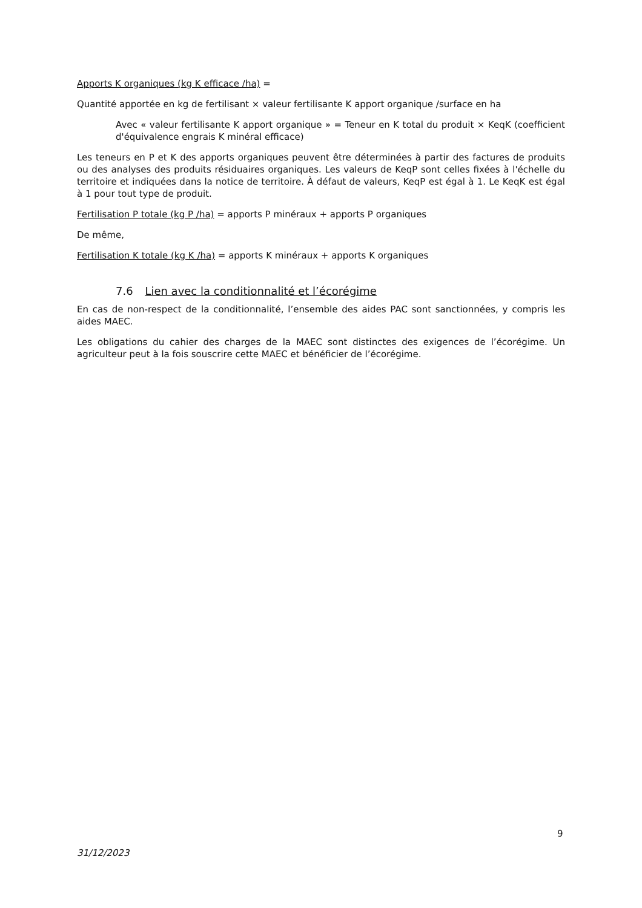Apports K organiques (kg K efficace /ha) =
Quantité apportée en kg de fertilisant × valeur fertilisante K apport organique /surface en ha
Avec « valeur fertilisante K apport organique » = Teneur en K total du produit × KeqK (coefficient d'équivalence engrais K minéral efficace)
Les teneurs en P et K des apports organiques peuvent être déterminées à partir des factures de produits ou des analyses des produits résiduaires organiques. Les valeurs de KeqP sont celles fixées à l'échelle du territoire et indiquées dans la notice de territoire. À défaut de valeurs, KeqP est égal à 1. Le KeqK est égal à 1 pour tout type de produit.
Fertilisation P totale (kg P /ha) = apports P minéraux + apports P organiques
De même,
Fertilisation K totale (kg K /ha) = apports K minéraux + apports K organiques
7.6 Lien avec la conditionnalité et l’écorégime
En cas de non-respect de la conditionnalité, l’ensemble des aides PAC sont sanctionnées, y compris les aides MAEC.
Les obligations du cahier des charges de la MAEC sont distinctes des exigences de l’écorégime. Un agriculteur peut à la fois souscrire cette MAEC et bénéficier de l’écorégime.
9
31/12/2023